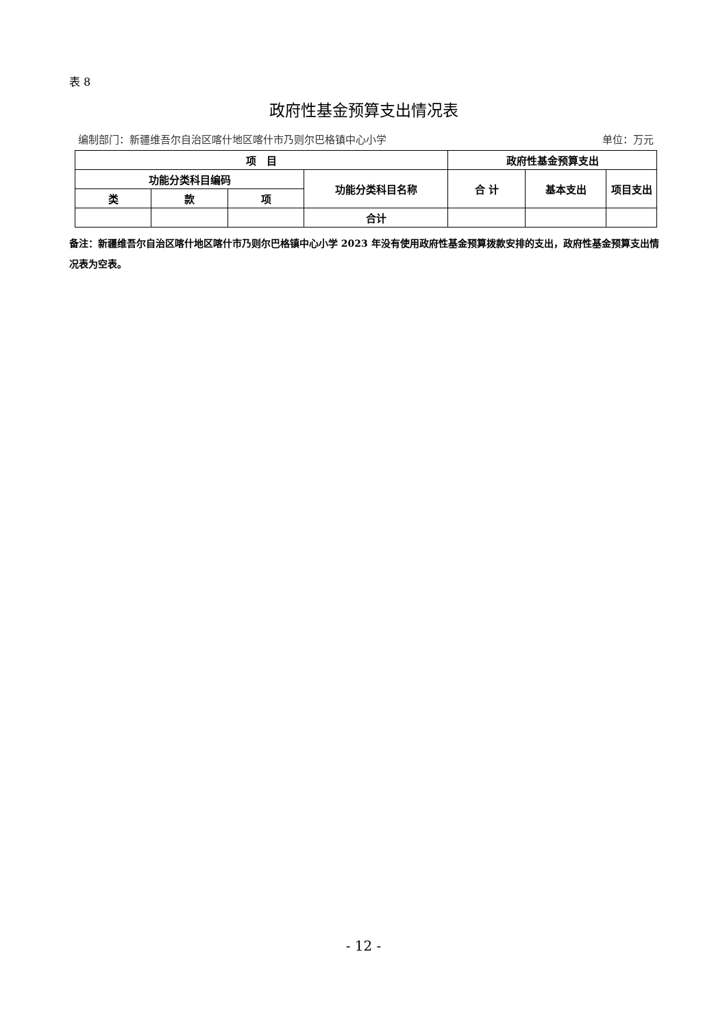表 8
政府性基金预算支出情况表
编制部门：新疆维吾尔自治区喀什地区喀什市乃则尔巴格镇中心小学 单位：万元
| 项 目 | | | | 政府性基金预算支出 | | |
| --- | --- | --- | --- | --- | --- | --- |
| 功能分类科目编码 | | | 功能分类科目名称 | 合 计 | 基本支出 | 项目支出 |
| 类 | 款 | 项 | | | | |
| | | | 合计 | | | |
备注：新疆维吾尔自治区喀什地区喀什市乃则尔巴格镇中心小学 2023 年没有使用政府性基金预算拨款安排的支出，政府性基金预算支出情况表为空表。
- 12 -